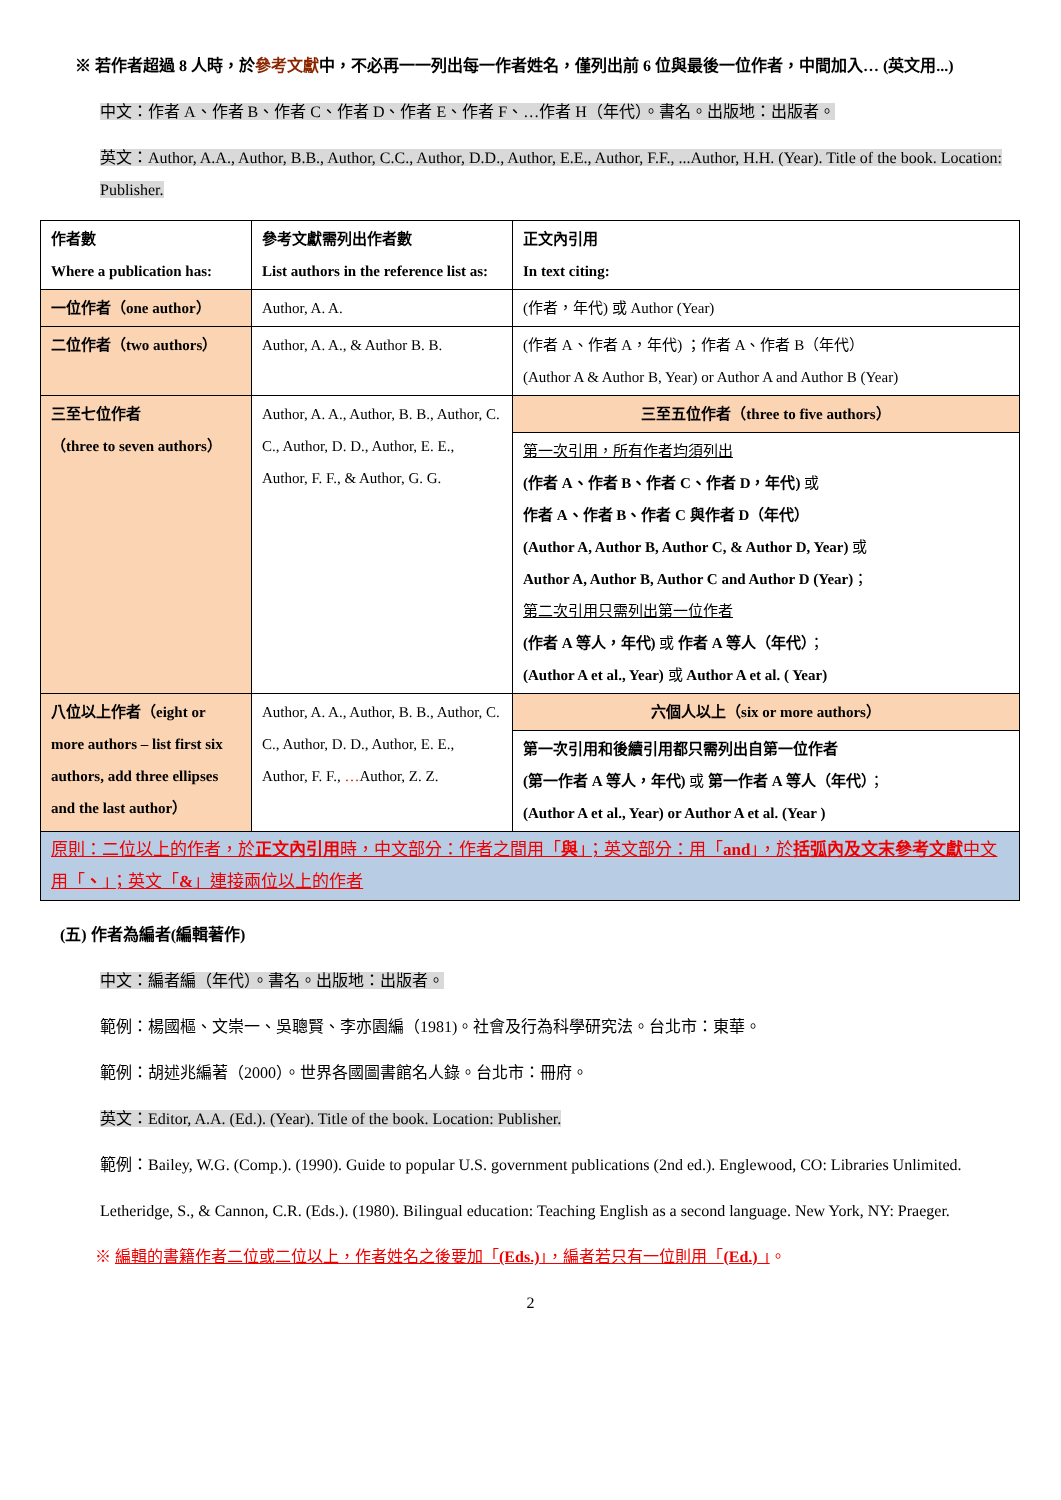※ 若作者超過 8 人時，於參考文獻中，不必再一一列出每一作者姓名，僅列出前 6 位與最後一位作者，中間加入… (英文用...)
中文：作者 A、作者 B、作者 C、作者 D、作者 E、作者 F、…作者 H（年代）。書名。出版地：出版者。
英文：Author, A.A., Author, B.B., Author, C.C., Author, D.D., Author, E.E., Author, F.F., ...Author, H.H. (Year). Title of the book. Location: Publisher.
| 作者數 Where a publication has: | 參考文獻需列出作者數 List authors in the reference list as: | 正文內引用 In text citing: |
| 一位作者（one author） | Author, A. A. | (作者，年代) 或 Author (Year) |
| 二位作者（two authors） | Author, A. A., & Author B. B. | (作者 A、作者 A，年代) ；作者 A、作者 B（年代） (Author A & Author B, Year) or Author A and Author B (Year) |
| 三至七位作者 （three to seven authors） | Author, A. A., Author, B. B., Author, C. C., Author, D. D., Author, E. E., Author, F. F., & Author, G. G. | 三至五位作者（three to five authors） |
| | | 第一次引用，所有作者均須列出 (作者 A、作者 B、作者 C、作者 D，年代) 或 作者 A、作者 B、作者 C 與作者 D（年代） (Author A, Author B, Author C, & Author D, Year) 或 Author A, Author B, Author C and Author D (Year) ； 第二次引用只需列出第一位作者 (作者 A 等人，年代) 或 作者 A 等人（年代） ； (Author A et al., Year) 或 Author A et al. ( Year) |
| 八位以上作者（eight or more authors – list first six authors, add three ellipses and the last author） | Author, A. A., Author, B. B., Author, C. C., Author, D. D., Author, E. E., Author, F. F., … Author, Z. Z. | 六個人以上（six or more authors） |
| | | 第一次引用和後續引用都只需列出自第一位作者 (第一作者 A 等人，年代) 或 第一作者 A 等人（年代） ； (Author A et al., Year) or Author A et al. (Year ) |
| 原則：二位以上的作者，於 正文內引用 時，中文部分：作者之間用「 與 」；英文部分：用「 and 」，於 括弧內及文末參考文獻 中文用「 、 」；英文「 & 」連接兩位以上的作者 | | |
(五) 作者為編者(編輯著作)
中文：編者編（年代）。書名。出版地：出版者。
範例：楊國樞、文崇一、吳聰賢、李亦園編（1981)。社會及行為科學研究法。台北市：東華。
範例：胡述兆編著（2000）。世界各國圖書館名人錄。台北市：冊府。
英文：Editor, A.A. (Ed.). (Year). Title of the book. Location: Publisher.
範例：Bailey, W.G. (Comp.). (1990). Guide to popular U.S. government publications (2nd ed.). Englewood, CO: Libraries Unlimited.
Letheridge, S., & Cannon, C.R. (Eds.). (1980). Bilingual education: Teaching English as a second language. New York, NY: Praeger.
※ 編輯的書籍作者二位或二位以上，作者姓名之後要加「(Eds.)」，編者若只有一位則用「(Ed.) 」。
2